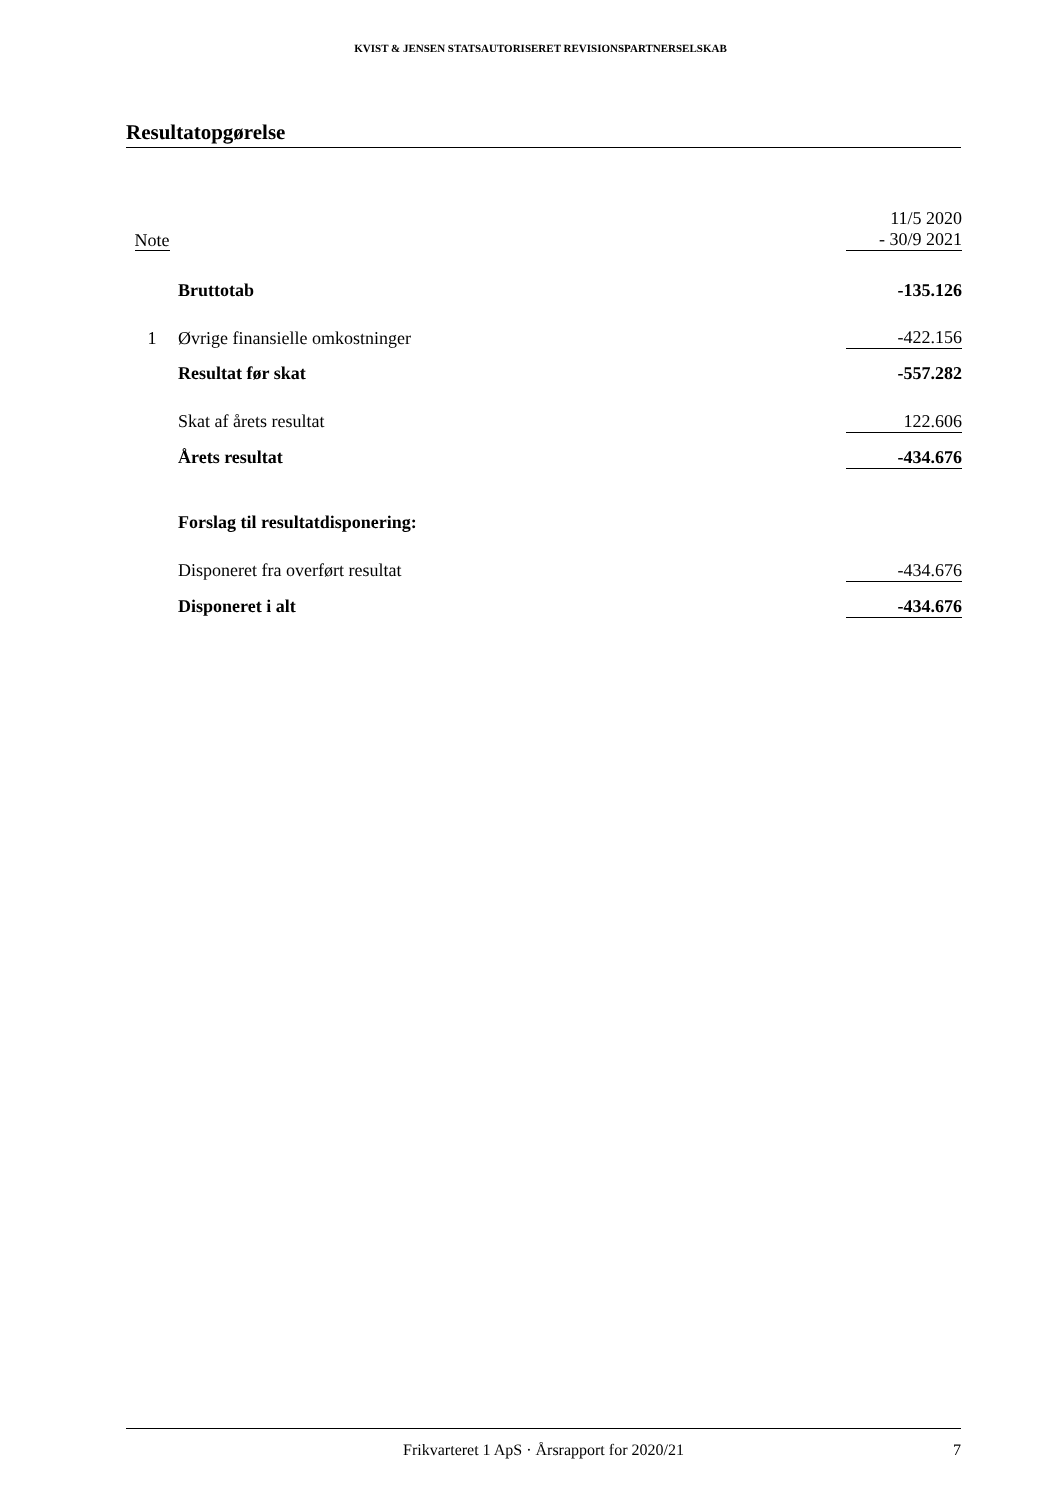KVIST & JENSEN STATSAUTORISERET REVISIONSPARTNERSELSKAB
Resultatopgørelse
| Note | | 11/5 2020 - 30/9 2021 |
| | Bruttotab | -135.126 |
| 1 | Øvrige finansielle omkostninger | -422.156 |
| | Resultat før skat | -557.282 |
| | Skat af årets resultat | 122.606 |
| | Årets resultat | -434.676 |
| | Forslag til resultatdisponering: | |
| | Disponeret fra overført resultat | -434.676 |
| | Disponeret i alt | -434.676 |
Frikvarteret 1 ApS · Årsrapport for 2020/21 7